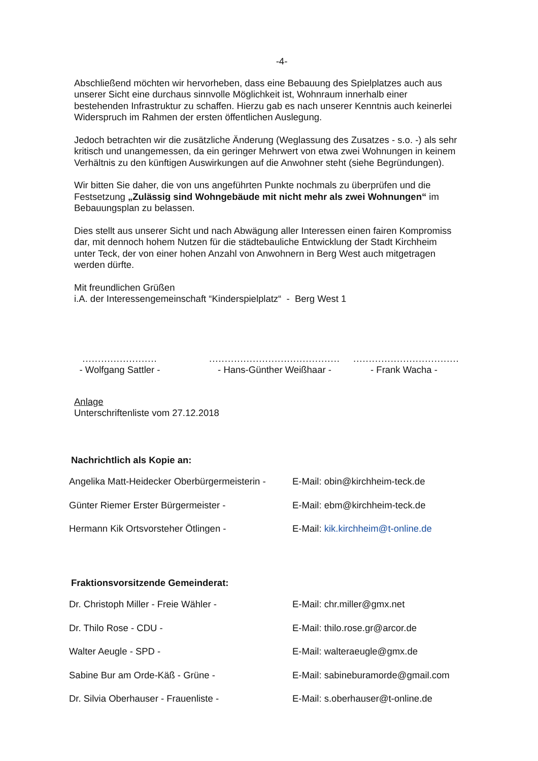-4-
Abschließend möchten wir hervorheben, dass eine Bebauung des Spielplatzes auch aus unserer Sicht eine durchaus sinnvolle Möglichkeit ist, Wohnraum innerhalb einer bestehenden Infrastruktur zu schaffen. Hierzu gab es nach unserer Kenntnis auch keinerlei Widerspruch im Rahmen der ersten öffentlichen Auslegung.
Jedoch betrachten wir die zusätzliche Änderung (Weglassung des Zusatzes - s.o. -) als sehr kritisch und unangemessen, da ein geringer Mehrwert von etwa zwei Wohnungen in keinem Verhältnis zu den künftigen Auswirkungen auf die Anwohner steht (siehe Begründungen).
Wir bitten Sie daher, die von uns angeführten Punkte nochmals zu überprüfen und die Festsetzung „Zulässig sind Wohngebäude mit nicht mehr als zwei Wohnungen“ im Bebauungsplan zu belassen.
Dies stellt aus unserer Sicht und nach Abwägung aller Interessen einen fairen Kompromiss dar, mit dennoch hohem Nutzen für die städtebauliche Entwicklung der Stadt Kirchheim unter Teck, der von einer hohen Anzahl von Anwohnern in Berg West auch mitgetragen werden dürfte.
Mit freundlichen Grüßen
i.A. der Interessengemeinschaft “Kinderspielplatz“ - Berg West 1
........................
- Wolfgang Sattler -
..........................................
- Hans-Günther Weißhaar -
..................................
- Frank Wacha -
Anlage
Unterschriftenliste vom 27.12.2018
Nachrichtlich als Kopie an:
| Angelika Matt-Heidecker Oberbürgermeisterin - | E-Mail: obin@kirchheim-teck.de |
| Günter Riemer Erster Bürgermeister - | E-Mail: ebm@kirchheim-teck.de |
| Hermann Kik Ortsvorsteher Ötlingen - | E-Mail: kik.kirchheim@t-online.de |
Fraktionsvorsitzende Gemeinderat:
| Dr. Christoph Miller - Freie Wähler - | E-Mail: chr.miller@gmx.net |
| Dr. Thilo Rose - CDU - | E-Mail: thilo.rose.gr@arcor.de |
| Walter Aeugle - SPD - | E-Mail: walteraeugle@gmx.de |
| Sabine Bur am Orde-Käß - Grüne - | E-Mail: sabineburamorde@gmail.com |
| Dr. Silvia Oberhauser - Frauenliste - | E-Mail: s.oberhauser@t-online.de |